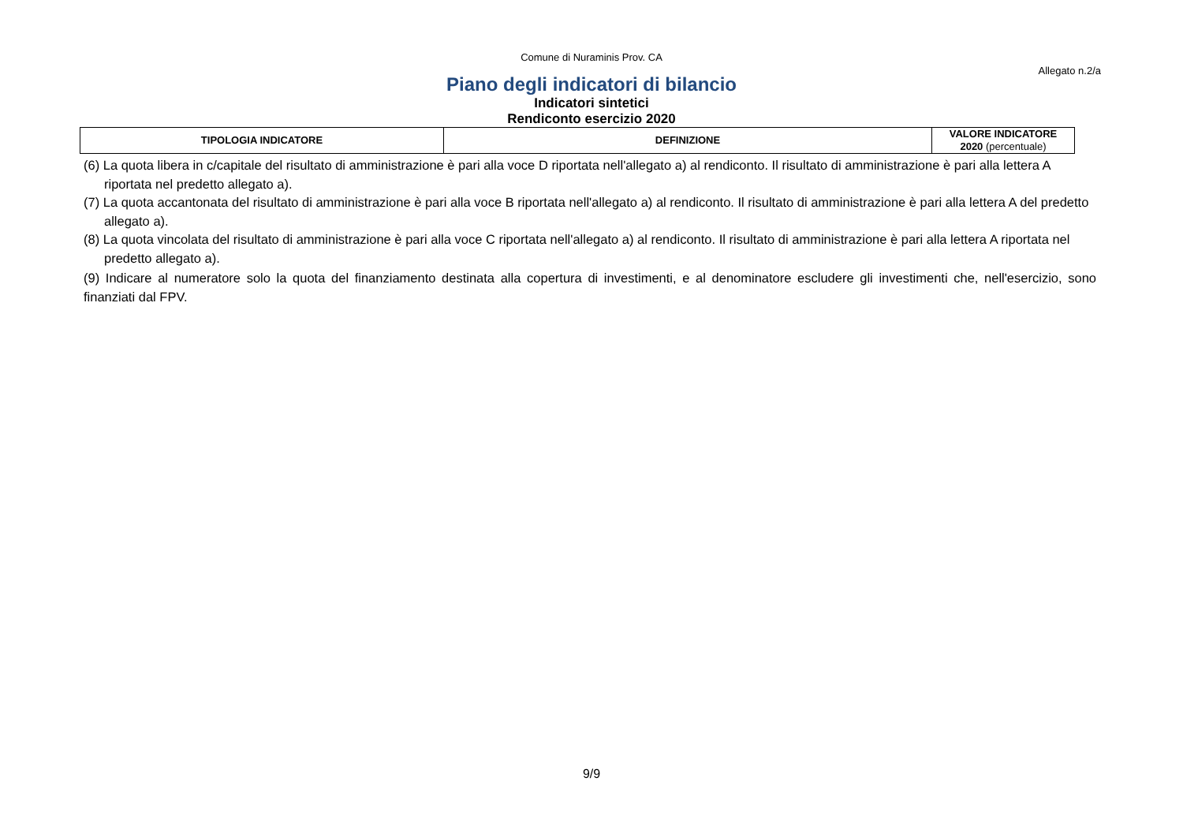Comune di Nuraminis Prov. CA
Allegato n.2/a
Piano degli indicatori di bilancio
Indicatori sintetici
Rendiconto esercizio 2020
| TIPOLOGIA INDICATORE | DEFINIZIONE | VALORE INDICATORE 2020 (percentuale) |
| --- | --- | --- |
(6) La quota libera in c/capitale del risultato di amministrazione è pari alla voce D riportata nell'allegato a) al rendiconto. Il risultato di amministrazione è pari alla lettera A riportata nel predetto allegato a).
(7) La quota accantonata del risultato di amministrazione è pari alla voce B riportata nell'allegato a) al rendiconto. Il risultato di amministrazione è pari alla lettera A del predetto allegato a).
(8) La quota vincolata del risultato di amministrazione è pari alla voce C riportata nell'allegato a) al rendiconto. Il risultato di amministrazione è pari alla lettera A riportata nel predetto allegato a).
(9) Indicare al numeratore solo la quota del finanziamento destinata alla copertura di investimenti, e al denominatore escludere gli investimenti che, nell'esercizio, sono finanziati dal FPV.
9/9